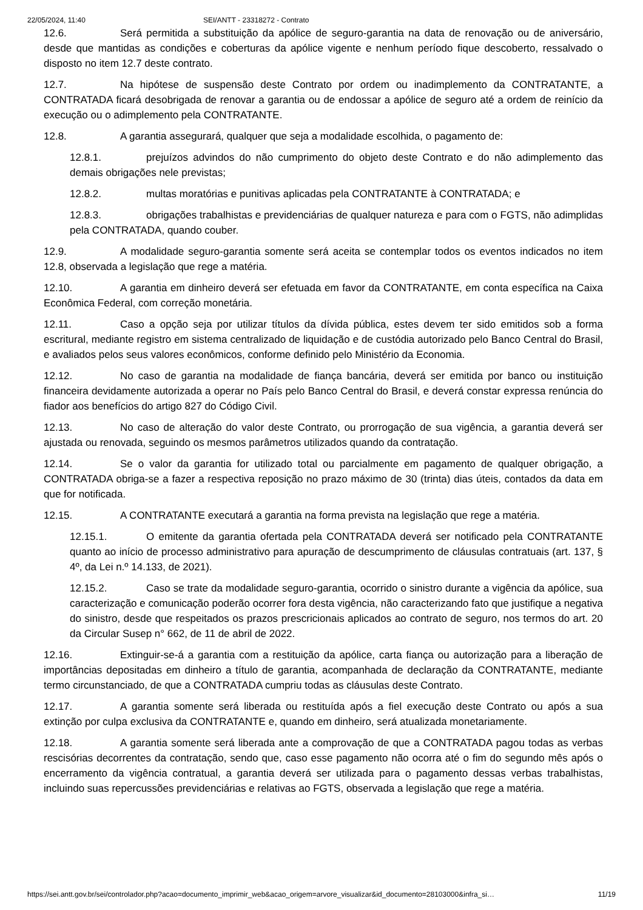22/05/2024, 11:40 SEI/ANTT - 23318272 - Contrato
12.6. Será permitida a substituição da apólice de seguro-garantia na data de renovação ou de aniversário, desde que mantidas as condições e coberturas da apólice vigente e nenhum período fique descoberto, ressalvado o disposto no item 12.7 deste contrato.
12.7. Na hipótese de suspensão deste Contrato por ordem ou inadimplemento da CONTRATANTE, a CONTRATADA ficará desobrigada de renovar a garantia ou de endossar a apólice de seguro até a ordem de reinício da execução ou o adimplemento pela CONTRATANTE.
12.8. A garantia assegurará, qualquer que seja a modalidade escolhida, o pagamento de:
12.8.1. prejuízos advindos do não cumprimento do objeto deste Contrato e do não adimplemento das demais obrigações nele previstas;
12.8.2. multas moratórias e punitivas aplicadas pela CONTRATANTE à CONTRATADA; e
12.8.3. obrigações trabalhistas e previdenciárias de qualquer natureza e para com o FGTS, não adimplidas pela CONTRATADA, quando couber.
12.9. A modalidade seguro-garantia somente será aceita se contemplar todos os eventos indicados no item 12.8, observada a legislação que rege a matéria.
12.10. A garantia em dinheiro deverá ser efetuada em favor da CONTRATANTE, em conta específica na Caixa Econômica Federal, com correção monetária.
12.11. Caso a opção seja por utilizar títulos da dívida pública, estes devem ter sido emitidos sob a forma escritural, mediante registro em sistema centralizado de liquidação e de custódia autorizado pelo Banco Central do Brasil, e avaliados pelos seus valores econômicos, conforme definido pelo Ministério da Economia.
12.12. No caso de garantia na modalidade de fiança bancária, deverá ser emitida por banco ou instituição financeira devidamente autorizada a operar no País pelo Banco Central do Brasil, e deverá constar expressa renúncia do fiador aos benefícios do artigo 827 do Código Civil.
12.13. No caso de alteração do valor deste Contrato, ou prorrogação de sua vigência, a garantia deverá ser ajustada ou renovada, seguindo os mesmos parâmetros utilizados quando da contratação.
12.14. Se o valor da garantia for utilizado total ou parcialmente em pagamento de qualquer obrigação, a CONTRATADA obriga-se a fazer a respectiva reposição no prazo máximo de 30 (trinta) dias úteis, contados da data em que for notificada.
12.15. A CONTRATANTE executará a garantia na forma prevista na legislação que rege a matéria.
12.15.1. O emitente da garantia ofertada pela CONTRATADA deverá ser notificado pela CONTRATANTE quanto ao início de processo administrativo para apuração de descumprimento de cláusulas contratuais (art. 137, § 4º, da Lei n.º 14.133, de 2021).
12.15.2. Caso se trate da modalidade seguro-garantia, ocorrido o sinistro durante a vigência da apólice, sua caracterização e comunicação poderão ocorrer fora desta vigência, não caracterizando fato que justifique a negativa do sinistro, desde que respeitados os prazos prescricionais aplicados ao contrato de seguro, nos termos do art. 20 da Circular Susep n° 662, de 11 de abril de 2022.
12.16. Extinguir-se-á a garantia com a restituição da apólice, carta fiança ou autorização para a liberação de importâncias depositadas em dinheiro a título de garantia, acompanhada de declaração da CONTRATANTE, mediante termo circunstanciado, de que a CONTRATADA cumpriu todas as cláusulas deste Contrato.
12.17. A garantia somente será liberada ou restituída após a fiel execução deste Contrato ou após a sua extinção por culpa exclusiva da CONTRATANTE e, quando em dinheiro, será atualizada monetariamente.
12.18. A garantia somente será liberada ante a comprovação de que a CONTRATADA pagou todas as verbas rescisórias decorrentes da contratação, sendo que, caso esse pagamento não ocorra até o fim do segundo mês após o encerramento da vigência contratual, a garantia deverá ser utilizada para o pagamento dessas verbas trabalhistas, incluindo suas repercussões previdenciárias e relativas ao FGTS, observada a legislação que rege a matéria.
https://sei.antt.gov.br/sei/controlador.php?acao=documento_imprimir_web&acao_origem=arvore_visualizar&id_documento=28103000&infra_si… 11/19